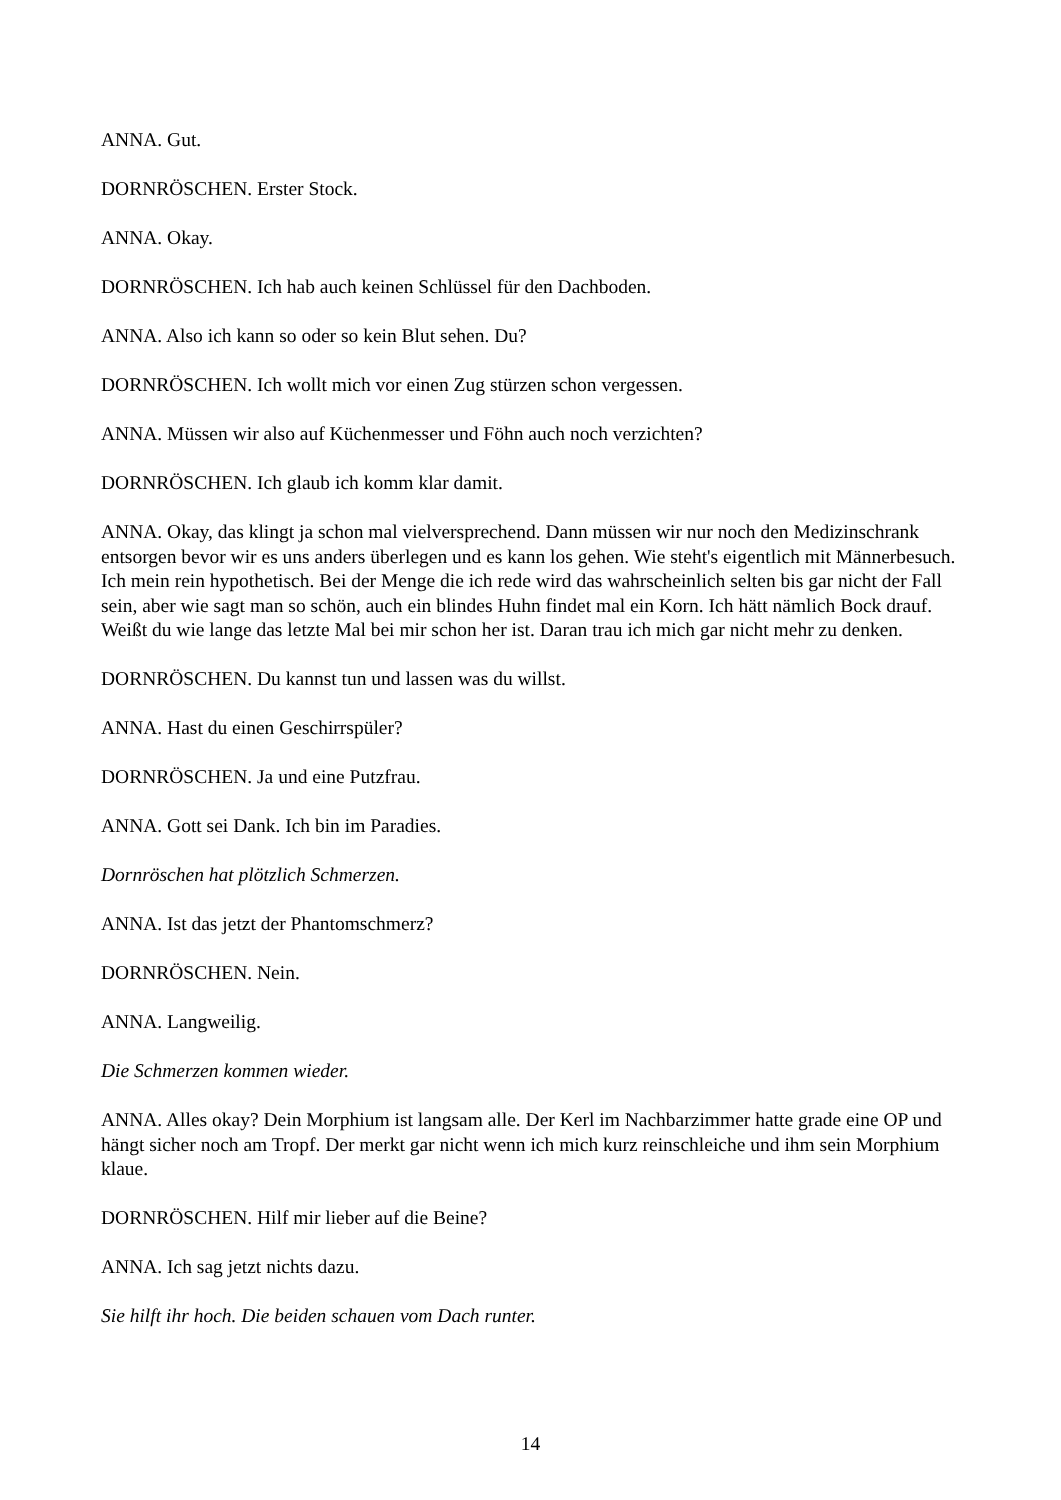ANNA. Gut.
DORNRÖSCHEN. Erster Stock.
ANNA. Okay.
DORNRÖSCHEN. Ich hab auch keinen Schlüssel für den Dachboden.
ANNA. Also ich kann so oder so kein Blut sehen. Du?
DORNRÖSCHEN. Ich wollt mich vor einen Zug stürzen schon vergessen.
ANNA. Müssen wir also auf Küchenmesser und Föhn auch noch verzichten?
DORNRÖSCHEN. Ich glaub ich komm klar damit.
ANNA. Okay, das klingt ja schon mal vielversprechend. Dann müssen wir nur noch den Medizinschrank entsorgen bevor wir es uns anders überlegen und es kann los gehen. Wie steht's eigentlich mit Männerbesuch. Ich mein rein hypothetisch. Bei der Menge die ich rede wird das wahrscheinlich selten bis gar nicht der Fall sein, aber wie sagt man so schön, auch ein blindes Huhn findet mal ein Korn. Ich hätt nämlich Bock drauf. Weißt du wie lange das letzte Mal bei mir schon her ist. Daran trau ich mich gar nicht mehr zu denken.
DORNRÖSCHEN. Du kannst tun und lassen was du willst.
ANNA. Hast du einen Geschirrspüler?
DORNRÖSCHEN. Ja und eine Putzfrau.
ANNA. Gott sei Dank. Ich bin im Paradies.
Dornröschen hat plötzlich Schmerzen.
ANNA. Ist das jetzt der Phantomschmerz?
DORNRÖSCHEN. Nein.
ANNA. Langweilig.
Die Schmerzen kommen wieder.
ANNA. Alles okay? Dein Morphium ist langsam alle. Der Kerl im Nachbarzimmer hatte grade eine OP und hängt sicher noch am Tropf. Der merkt gar nicht wenn ich mich kurz reinschleiche und ihm sein Morphium klaue.
DORNRÖSCHEN. Hilf mir lieber auf die Beine?
ANNA. Ich sag jetzt nichts dazu.
Sie hilft ihr hoch. Die beiden schauen vom Dach runter.
14